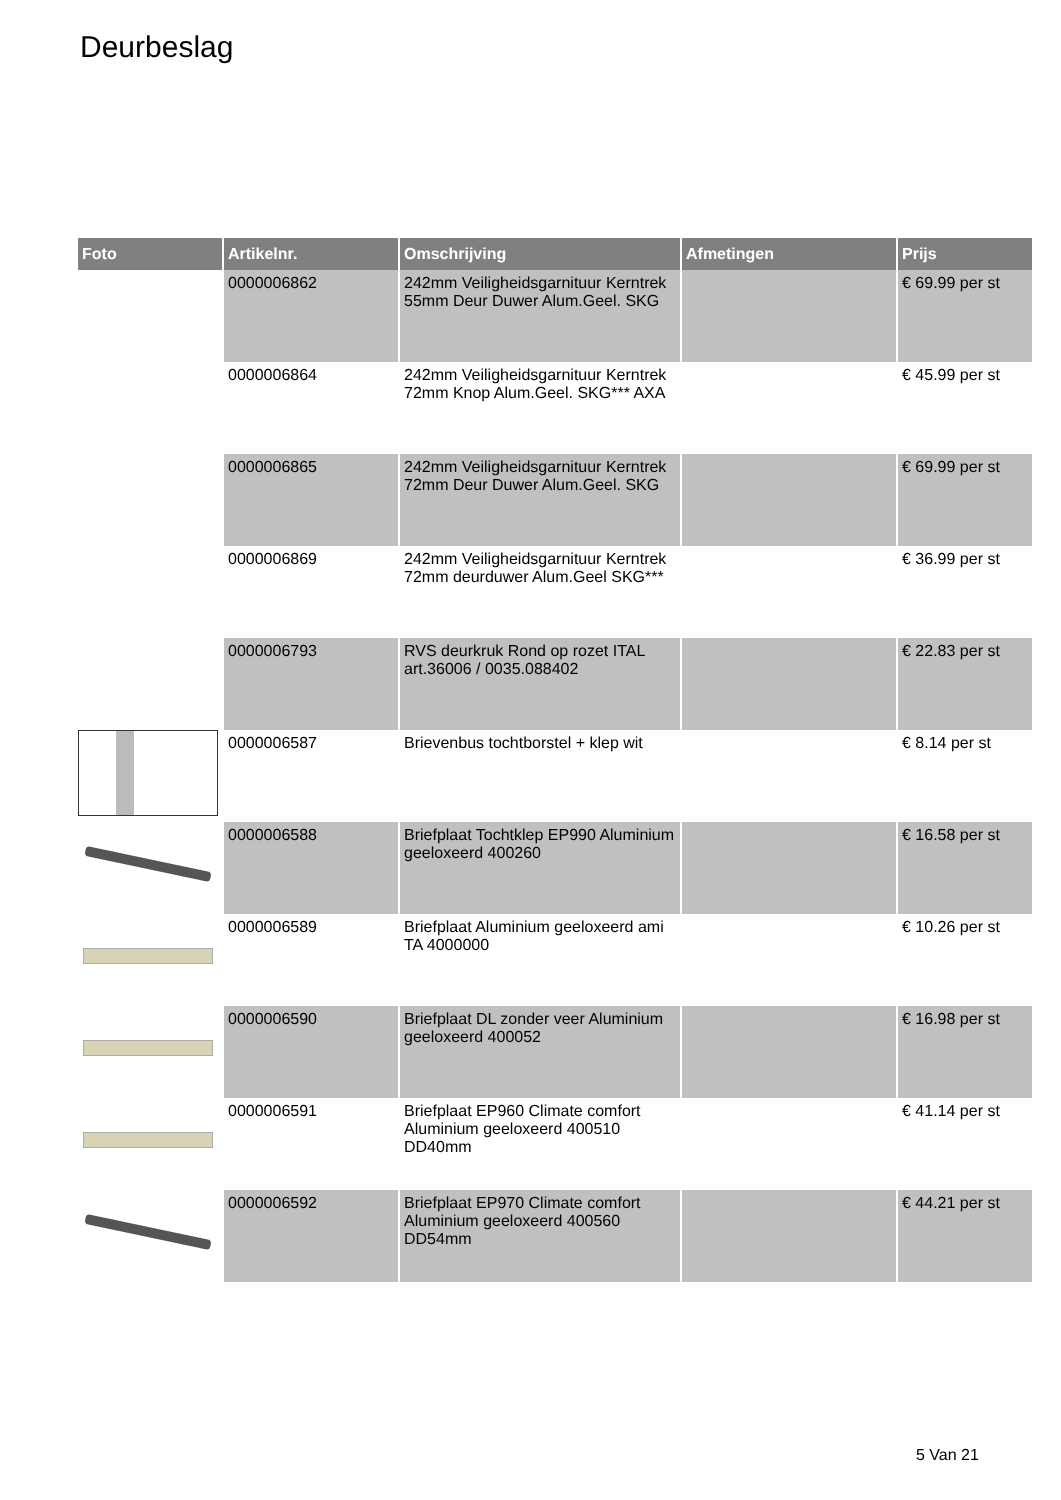Deurbeslag
| Foto | Artikelnr. | Omschrijving | Afmetingen | Prijs |
| --- | --- | --- | --- | --- |
| | 0000006862 | 242mm Veiligheidsgarnituur Kerntrek 55mm Deur Duwer Alum.Geel. SKG | | € 69.99 per st |
| | 0000006864 | 242mm Veiligheidsgarnituur Kerntrek 72mm Knop Alum.Geel. SKG*** AXA | | € 45.99 per st |
| | 0000006865 | 242mm Veiligheidsgarnituur Kerntrek 72mm Deur Duwer Alum.Geel. SKG | | € 69.99 per st |
| | 0000006869 | 242mm Veiligheidsgarnituur Kerntrek 72mm deurduwer Alum.Geel SKG*** | | € 36.99 per st |
| | 0000006793 | RVS deurkruk Rond op rozet ITAL art.36006 / 0035.088402 | | € 22.83 per st |
| | 0000006587 | Brievenbus tochtborstel + klep wit | | € 8.14 per st |
| | 0000006588 | Briefplaat Tochtklep EP990 Aluminium geeloxeerd 400260 | | € 16.58 per st |
| | 0000006589 | Briefplaat Aluminium geeloxeerd ami TA 4000000 | | € 10.26 per st |
| | 0000006590 | Briefplaat DL zonder veer Aluminium geeloxeerd 400052 | | € 16.98 per st |
| | 0000006591 | Briefplaat EP960 Climate comfort Aluminium geeloxeerd 400510 DD40mm | | € 41.14 per st |
| | 0000006592 | Briefplaat EP970 Climate comfort Aluminium geeloxeerd 400560 DD54mm | | € 44.21 per st |
5 Van 21